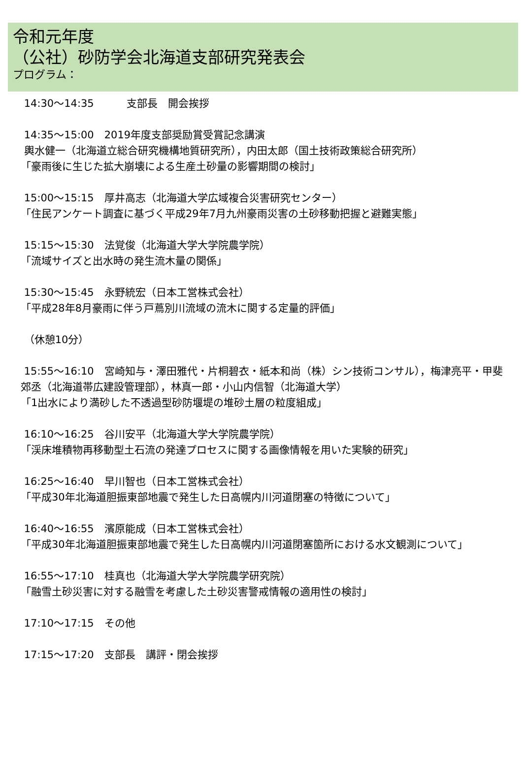令和元年度
（公社）砂防学会北海道支部研究発表会
プログラム：
14:30〜14:35 支部長　開会挨拶
14:35〜15:00　2019年度支部奨励賞受賞記念講演
輿水健一（北海道立総合研究機構地質研究所），内田太郎（国土技術政策総合研究所）
「豪雨後に生じた拡大崩壊による生産土砂量の影響期間の検討」
15:00〜15:15　厚井高志（北海道大学広域複合災害研究センター）
「住民アンケート調査に基づく平成29年7月九州豪雨災害の土砂移動把握と避難実態」
15:15〜15:30　法覚俊（北海道大学大学院農学院）
「流域サイズと出水時の発生流木量の関係」
15:30〜15:45　永野統宏（日本工営株式会社）
「平成28年8月豪雨に伴う戸蔦別川流域の流木に関する定量的評価」
（休憩10分）
15:55〜16:10　宮崎知与・澤田雅代・片桐碧衣・紙本和尚（株）シン技術コンサル），梅津亮平・甲斐郊丞（北海道帯広建設管理部），林真一郎・小山内信智（北海道大学）
「1出水により満砂した不透過型砂防堰堤の堆砂土層の粒度組成」
16:10〜16:25　谷川安平（北海道大学大学院農学院）
「渓床堆積物再移動型土石流の発達プロセスに関する画像情報を用いた実験的研究」
16:25〜16:40　早川智也（日本工営株式会社）
「平成30年北海道胆振東部地震で発生した日高幌内川河道閉塞の特徴について」
16:40〜16:55　濱原能成（日本工営株式会社）
「平成30年北海道胆振東部地震で発生した日高幌内川河道閉塞箇所における水文観測について」
16:55〜17:10　桂真也（北海道大学大学院農学研究院）
「融雪土砂災害に対する融雪を考慮した土砂災害警戒情報の適用性の検討」
17:10〜17:15　その他
17:15〜17:20　支部長　講評・閉会挨拶